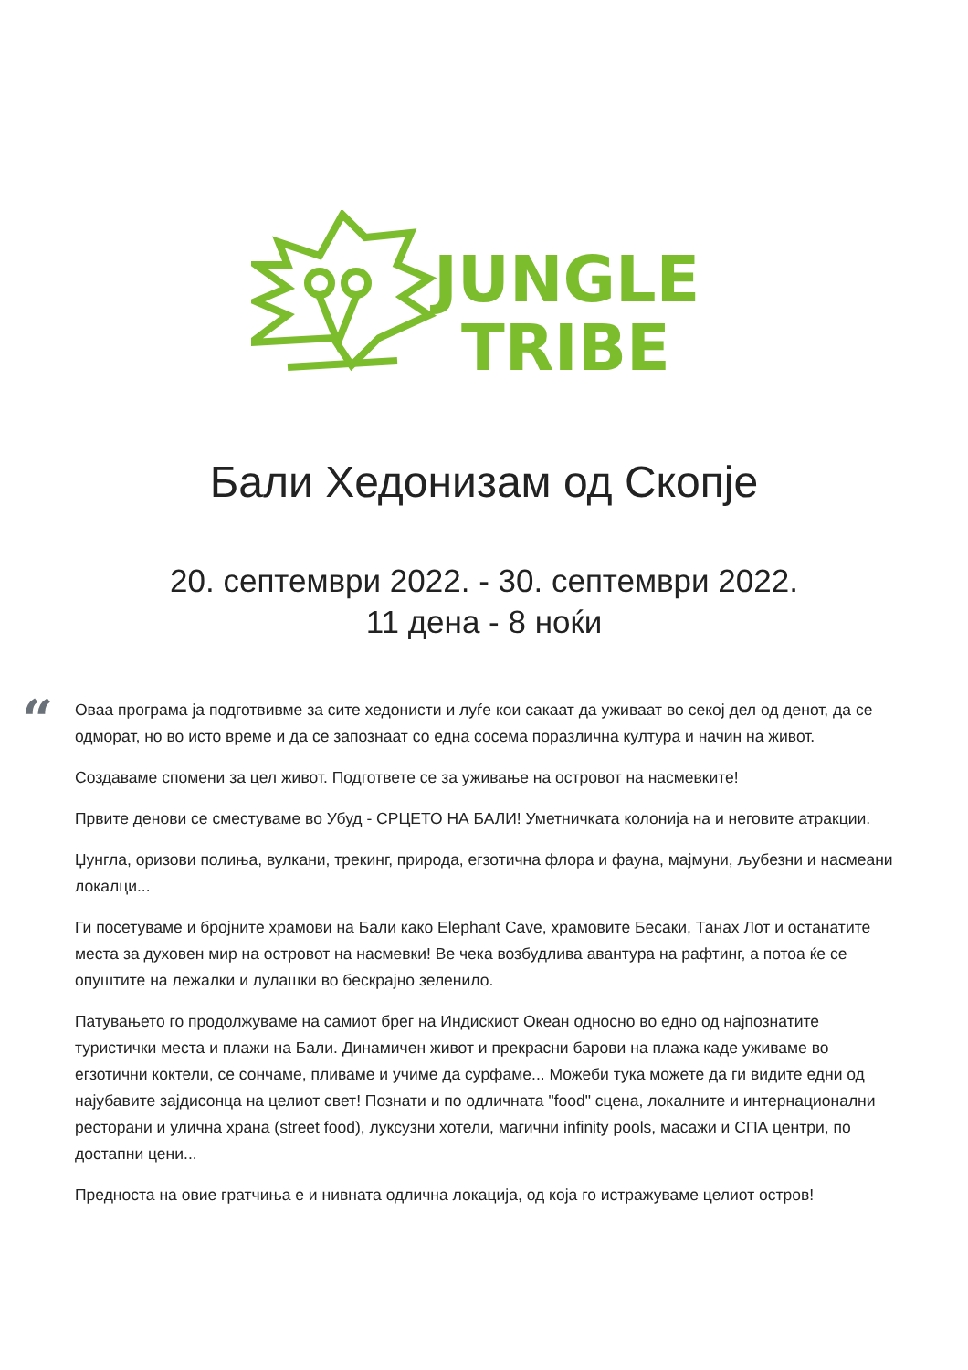JUNGLE
TRIBE
Бали Хедонизам од Скопје
20. септември 2022. - 30. септември 2022.
11 дена - 8 ноќи
“
Оваа програма ја подготвивме за сите хедонисти и луѓе кои сакаат да уживаат во секој дел од денот, да се одморат, но во исто време и да се запознаат со една сосема поразлична култура и начин на живот.
Создаваме спомени за цел живот. Подгответе се за уживање на островот на насмевките!
Првите денови се сместуваме во Убуд - СРЦЕТО НА БАЛИ! Уметничката колонија на и неговите атракции.
Џунгла, оризови полиња, вулкани, трекинг, природа, егзотична флора и фауна, мајмуни, љубезни и насмеани локалци...
Ги посетуваме и бројните храмови на Бали како Elephant Cave, храмовите Бесаки, Танах Лот и останатите места за духовен мир на островот на насмевки! Ве чека возбудлива авантура на рафтинг, а потоа ќе се опуштите на лежалки и лулашки во бескрајно зеленило.
Патувањето го продолжуваме на самиот брег на Индискиот Океан односно во едно од најпознатите туристички места и плажи на Бали. Динамичен живот и прекрасни барови на плажа каде уживаме во егзотични коктели, се сончаме, пливаме и учиме да сурфаме... Можеби тука можете да ги видите едни од најубавите зајдисонца на целиот свет! Познати и по одличната "food" сцена, локалните и интернационални ресторани и улична храна (street food), луксузни хотели, магични infinity pools, масажи и СПА центри, по достапни цени...
Предноста на овие гратчиња е и нивната одлична локација, од која го истражуваме целиот остров!